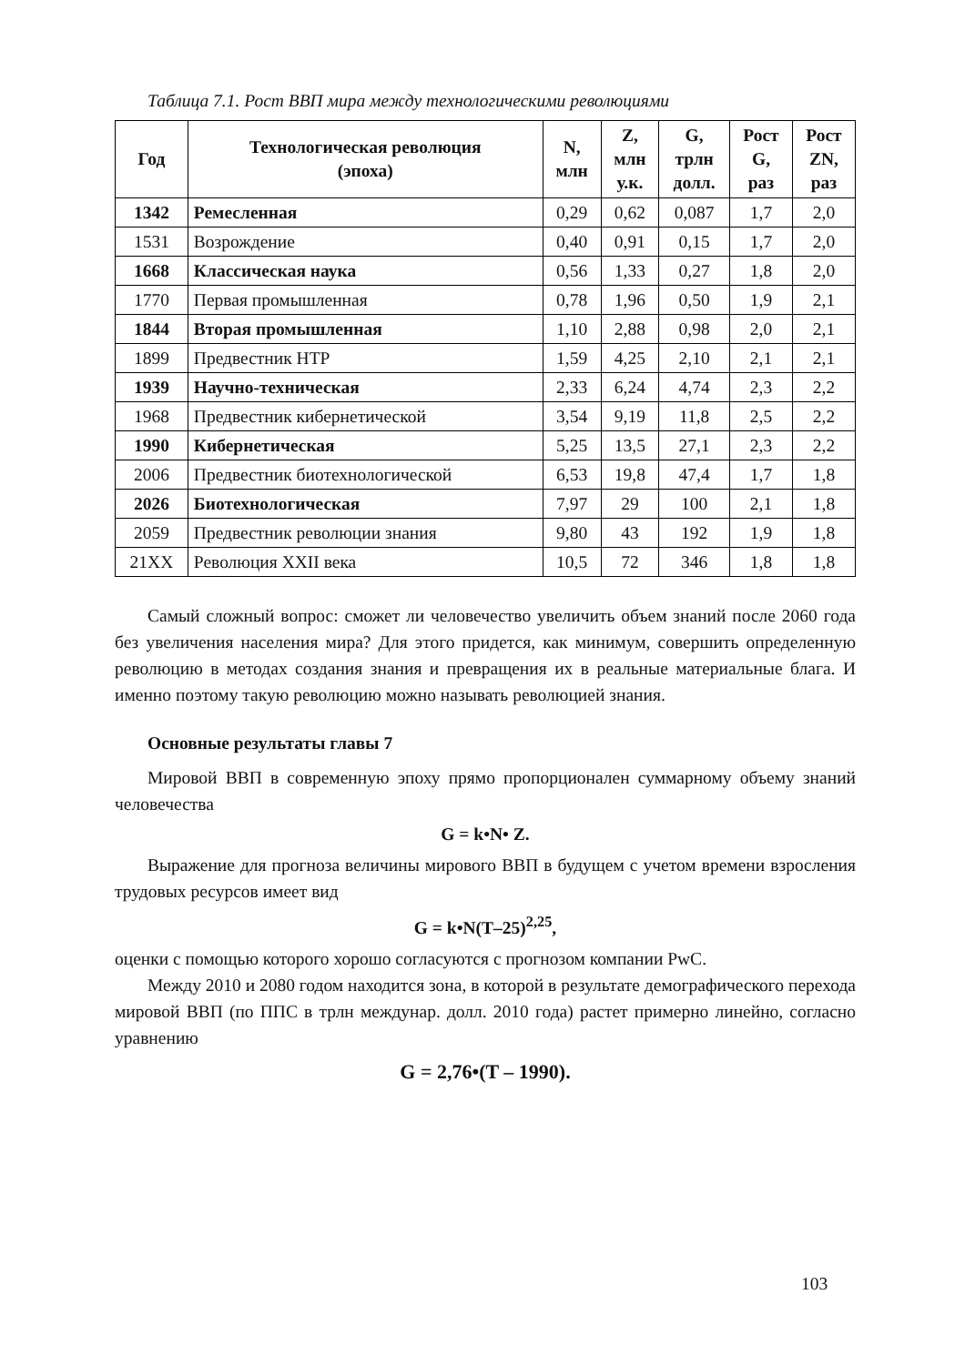Таблица 7.1. Рост ВВП мира между технологическими революциями
| Год | Технологическая революция (эпоха) | N, млн | Z, млн у.к. | G, трлн долл. | Рост G, раз | Рост ZN, раз |
| --- | --- | --- | --- | --- | --- | --- |
| 1342 | Ремесленная | 0,29 | 0,62 | 0,087 | 1,7 | 2,0 |
| 1531 | Возрождение | 0,40 | 0,91 | 0,15 | 1,7 | 2,0 |
| 1668 | Классическая наука | 0,56 | 1,33 | 0,27 | 1,8 | 2,0 |
| 1770 | Первая промышленная | 0,78 | 1,96 | 0,50 | 1,9 | 2,1 |
| 1844 | Вторая промышленная | 1,10 | 2,88 | 0,98 | 2,0 | 2,1 |
| 1899 | Предвестник НТР | 1,59 | 4,25 | 2,10 | 2,1 | 2,1 |
| 1939 | Научно-техническая | 2,33 | 6,24 | 4,74 | 2,3 | 2,2 |
| 1968 | Предвестник кибернетической | 3,54 | 9,19 | 11,8 | 2,5 | 2,2 |
| 1990 | Кибернетическая | 5,25 | 13,5 | 27,1 | 2,3 | 2,2 |
| 2006 | Предвестник биотехнологической | 6,53 | 19,8 | 47,4 | 1,7 | 1,8 |
| 2026 | Биотехнологическая | 7,97 | 29 | 100 | 2,1 | 1,8 |
| 2059 | Предвестник революции знания | 9,80 | 43 | 192 | 1,9 | 1,8 |
| 21XX | Революция XXII века | 10,5 | 72 | 346 | 1,8 | 1,8 |
Самый сложный вопрос: сможет ли человечество увеличить объем знаний после 2060 года без увеличения населения мира? Для этого придется, как минимум, совершить определенную революцию в методах создания знания и превращения их в реальные материальные блага. И именно поэтому такую революцию можно называть революцией знания.
Основные результаты главы 7
Мировой ВВП в современную эпоху прямо пропорционален суммарному объему знаний человечества
G = k•N• Z.
Выражение для прогноза величины мирового ВВП в будущем с учетом времени взросления трудовых ресурсов имеет вид
G = k•N(T–25)<sup>2,25</sup>,
оценки с помощью которого хорошо согласуются с прогнозом компании PwC.
Между 2010 и 2080 годом находится зона, в которой в результате демографического перехода мировой ВВП (по ППС в трлн междунар. долл. 2010 года) растет примерно линейно, согласно уравнению
G = 2,76•(T – 1990).
103